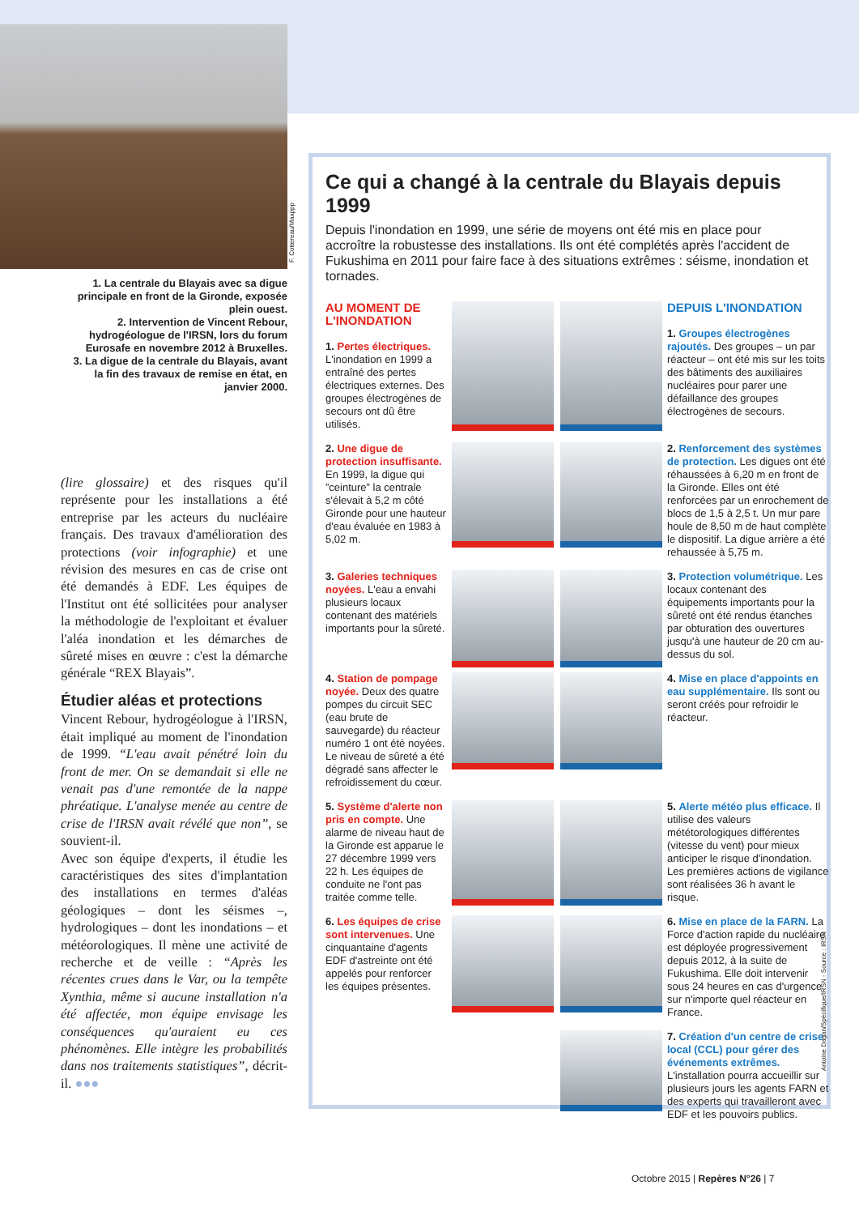F. Cottereau/Maxppp
1. La centrale du Blayais avec sa digue principale en front de la Gironde, exposée plein ouest.
2. Intervention de Vincent Rebour, hydrogéologue de l'IRSN, lors du forum Eurosafe en novembre 2012 à Bruxelles.
3. La digue de la centrale du Blayais, avant la fin des travaux de remise en état, en janvier 2000.
(lire glossaire) et des risques qu'il représente pour les installations a été entreprise par les acteurs du nucléaire français. Des travaux d'amélioration des protections (voir infographie) et une révision des mesures en cas de crise ont été demandés à EDF. Les équipes de l'Institut ont été sollicitées pour analyser la méthodologie de l'exploitant et évaluer l'aléa inondation et les démarches de sûreté mises en œuvre : c'est la démarche générale “REX Blayais”.
Étudier aléas et protections
Vincent Rebour, hydrogéologue à l'IRSN, était impliqué au moment de l'inondation de 1999. “L'eau avait pénétré loin du front de mer. On se demandait si elle ne venait pas d'une remontée de la nappe phréatique. L'analyse menée au centre de crise de l'IRSN avait révélé que non”, se souvient-il.
Avec son équipe d'experts, il étudie les caractéristiques des sites d'implantation des installations en termes d'aléas géologiques – dont les séismes –, hydrologiques – dont les inondations – et météorologiques. Il mène une activité de recherche et de veille : “Après les récentes crues dans le Var, ou la tempête Xynthia, même si aucune installation n'a été affectée, mon équipe envisage les conséquences qu'auraient eu ces phénomènes. Elle intègre les probabilités dans nos traitements statistiques”, décrit-il. ●●●
Ce qui a changé à la centrale du Blayais depuis 1999
Depuis l'inondation en 1999, une série de moyens ont été mis en place pour accroître la robustesse des installations. Ils ont été complétés après l'accident de Fukushima en 2011 pour faire face à des situations extrêmes : séisme, inondation et tornades.
AU MOMENT DE L'INONDATION
1. Pertes électriques. L'inondation en 1999 a entraîné des pertes électriques externes. Des groupes électrogènes de secours ont dû être utilisés.
DEPUIS L'INONDATION
1. Groupes électrogènes rajoutés. Des groupes – un par réacteur – ont été mis sur les toits des bâtiments des auxiliaires nucléaires pour parer une défaillance des groupes électrogènes de secours.
2. Une digue de protection insuffisante. En 1999, la digue qui ”ceinture” la centrale s'élevait à 5,2 m côté Gironde pour une hauteur d'eau évaluée en 1983 à 5,02 m.
2. Renforcement des systèmes de protection. Les digues ont été réhaussées à 6,20 m en front de la Gironde. Elles ont été renforcées par un enrochement de blocs de 1,5 à 2,5 t. Un mur pare houle de 8,50 m de haut complète le dispositif. La digue arrière a été rehaussée à 5,75 m.
3. Galeries techniques noyées. L'eau a envahi plusieurs locaux contenant des matériels importants pour la sûreté.
3. Protection volumétrique. Les locaux contenant des équipements importants pour la sûreté ont été rendus étanches par obturation des ouvertures jusqu'à une hauteur de 20 cm au-dessus du sol.
4. Station de pompage noyée. Deux des quatre pompes du circuit SEC (eau brute de sauvegarde) du réacteur numéro 1 ont été noyées. Le niveau de sûreté a été dégradé sans affecter le refroidissement du cœur.
4. Mise en place d'appoints en eau supplémentaire. Ils sont ou seront créés pour refroidir le réacteur.
5. Système d'alerte non pris en compte. Une alarme de niveau haut de la Gironde est apparue le 27 décembre 1999 vers 22 h. Les équipes de conduite ne l'ont pas traitée comme telle.
5. Alerte météo plus efficace. Il utilise des valeurs mététorologiques différentes (vitesse du vent) pour mieux anticiper le risque d'inondation. Les premières actions de vigilance sont réalisées 36 h avant le risque.
6. Les équipes de crise sont intervenues. Une cinquantaine d'agents EDF d'astreinte ont été appelés pour renforcer les équipes présentes.
6. Mise en place de la FARN. La Force d'action rapide du nucléaire est déployée progressivement depuis 2012, à la suite de Fukushima. Elle doit intervenir sous 24 heures en cas d'urgence sur n'importe quel réacteur en France.
7. Création d'un centre de crise local (CCL) pour gérer des événements extrêmes. L'installation pourra accueillir sur plusieurs jours les agents FARN et des experts qui travailleront avec EDF et les pouvoirs publics.
Antoine Dagan/Spécifique/IRSN - Source : IRSN
Octobre 2015 | Repères N°26 | 7